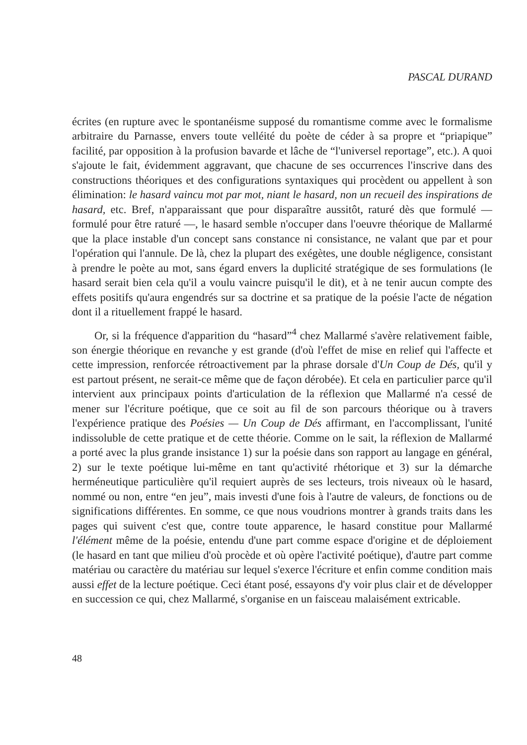PASCAL DURAND
écrites (en rupture avec le spontanéisme supposé du romantisme comme avec le formalisme arbitraire du Parnasse, envers toute velléité du poète de céder à sa propre et “priapique” facilité, par opposition à la profusion bavarde et lâche de “l'universel reportage”, etc.). A quoi s'ajoute le fait, évidemment aggravant, que chacune de ses occurrences l'inscrive dans des constructions théoriques et des configurations syntaxiques qui procèdent ou appellent à son élimination: le hasard vaincu mot par mot, niant le hasard, non un recueil des inspirations de hasard, etc. Bref, n'apparaissant que pour disparaître aussitôt, raturé dès que formulé — formulé pour être raturé —, le hasard semble n'occuper dans l'oeuvre théorique de Mallarmé que la place instable d'un concept sans constance ni consistance, ne valant que par et pour l'opération qui l'annule. De là, chez la plupart des exégètes, une double négligence, consistant à prendre le poète au mot, sans égard envers la duplicité stratégique de ses formulations (le hasard serait bien cela qu'il a voulu vaincre puisqu'il le dit), et à ne tenir aucun compte des effets positifs qu'aura engendrés sur sa doctrine et sa pratique de la poésie l'acte de négation dont il a rituellement frappé le hasard.
Or, si la fréquence d'apparition du “hasard”<sup>4</sup> chez Mallarmé s'avère relativement faible, son énergie théorique en revanche y est grande (d'où l'effet de mise en relief qui l'affecte et cette impression, renforcée rétroactivement par la phrase dorsale d'Un Coup de Dés, qu'il y est partout présent, ne serait-ce même que de façon dérobée). Et cela en particulier parce qu'il intervient aux principaux points d'articulation de la réflexion que Mallarmé n'a cessé de mener sur l'écriture poétique, que ce soit au fil de son parcours théorique ou à travers l'expérience pratique des Poésies — Un Coup de Dés affirmant, en l'accomplissant, l'unité indissoluble de cette pratique et de cette théorie. Comme on le sait, la réflexion de Mallarmé a porté avec la plus grande insistance 1) sur la poésie dans son rapport au langage en général, 2) sur le texte poétique lui-même en tant qu'activité rhétorique et 3) sur la démarche herméneutique particulière qu'il requiert auprès de ses lecteurs, trois niveaux où le hasard, nommé ou non, entre “en jeu”, mais investi d'une fois à l'autre de valeurs, de fonctions ou de significations différentes. En somme, ce que nous voudrions montrer à grands traits dans les pages qui suivent c'est que, contre toute apparence, le hasard constitue pour Mallarmé l'élément même de la poésie, entendu d'une part comme espace d'origine et de déploiement (le hasard en tant que milieu d'où procède et où opère l'activité poétique), d'autre part comme matériau ou caractère du matériau sur lequel s'exerce l'écriture et enfin comme condition mais aussi effet de la lecture poétique. Ceci étant posé, essayons d'y voir plus clair et de développer en succession ce qui, chez Mallarmé, s'organise en un faisceau malaisément extricable.
48